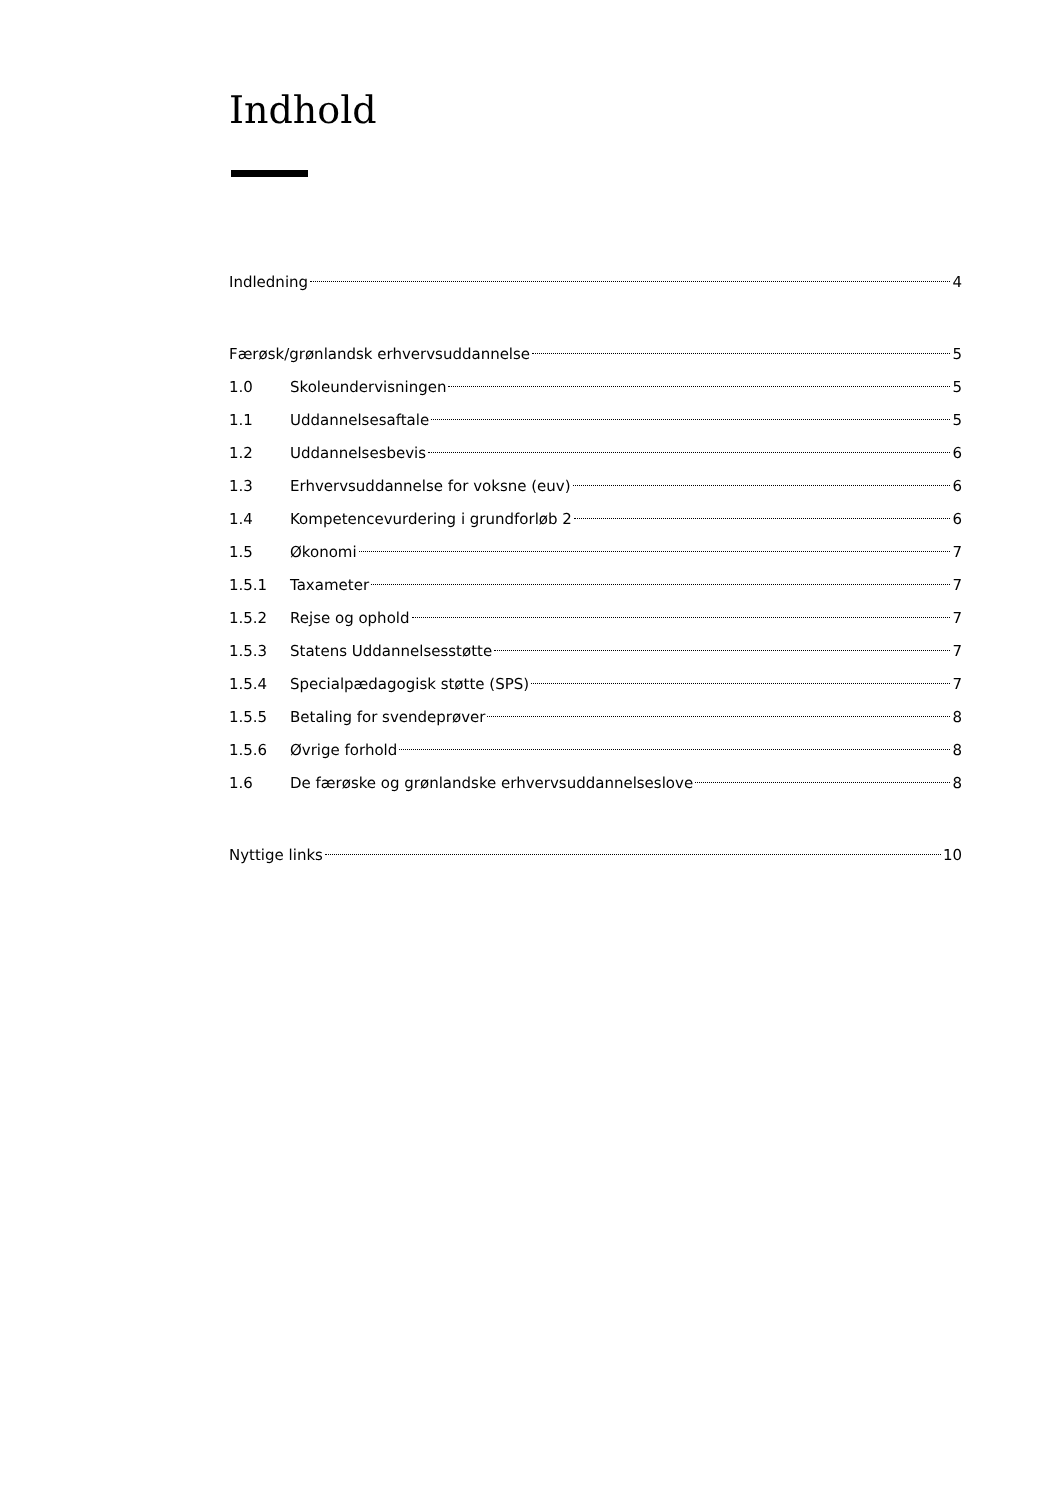Indhold
Indledning 4
Færøsk/grønlandsk erhvervsuddannelse 5
1.0 Skoleundervisningen 5
1.1 Uddannelsesaftale 5
1.2 Uddannelsesbevis 6
1.3 Erhvervsuddannelse for voksne (euv) 6
1.4 Kompetencevurdering i grundforløb 2 6
1.5 Økonomi 7
1.5.1 Taxameter 7
1.5.2 Rejse og ophold 7
1.5.3 Statens Uddannelsesstøtte 7
1.5.4 Specialpædagogisk støtte (SPS) 7
1.5.5 Betaling for svendeprøver 8
1.5.6 Øvrige forhold 8
1.6 De færøske og grønlandske erhvervsuddannelseslove 8
Nyttige links 10